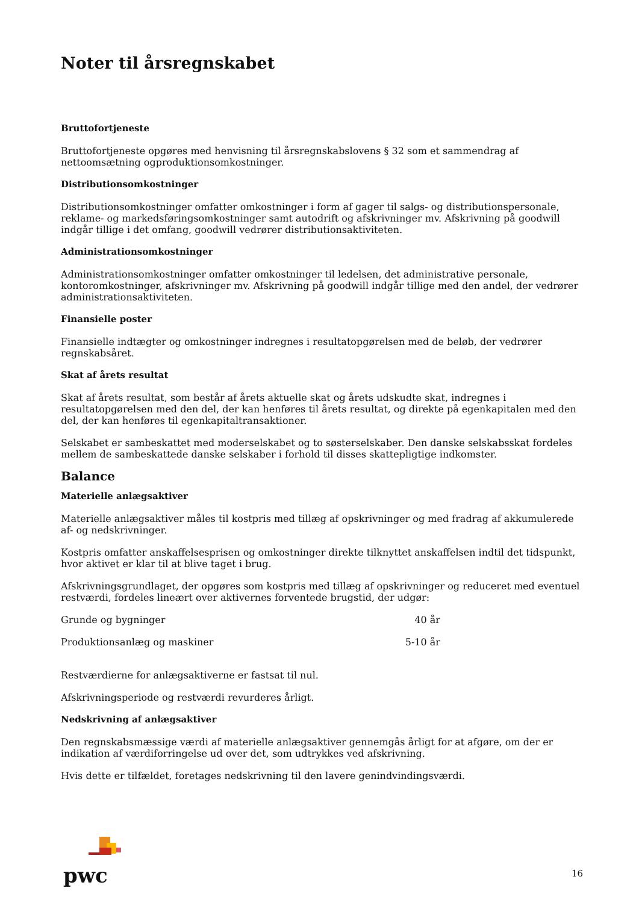Noter til årsregnskabet
Bruttofortjeneste
Bruttofortjeneste opgøres med henvisning til årsregnskabslovens § 32 som et sammendrag af nettoomsætning ogproduktionsomkostninger.
Distributionsomkostninger
Distributionsomkostninger omfatter omkostninger i form af gager til salgs- og distributionspersonale, reklame- og markedsføringsomkostninger samt autodrift og afskrivninger mv. Afskrivning på goodwill indgår tillige i det omfang, goodwill vedrører distributionsaktiviteten.
Administrationsomkostninger
Administrationsomkostninger omfatter omkostninger til ledelsen, det administrative personale, kontoromkostninger, afskrivninger mv. Afskrivning på goodwill indgår tillige med den andel, der vedrører administrationsaktiviteten.
Finansielle poster
Finansielle indtægter og omkostninger indregnes i resultatopgørelsen med de beløb, der vedrører regnskabsåret.
Skat af årets resultat
Skat af årets resultat, som består af årets aktuelle skat og årets udskudte skat, indregnes i resultatopgørelsen med den del, der kan henføres til årets resultat, og direkte på egenkapitalen med den del, der kan henføres til egenkapitaltransaktioner.
Selskabet er sambeskattet med moderselskabet og to søsterselskaber. Den danske selskabsskat fordeles mellem de sambeskattede danske selskaber i forhold til disses skattepligtige indkomster.
Balance
Materielle anlægsaktiver
Materielle anlægsaktiver måles til kostpris med tillæg af opskrivninger og med fradrag af akkumulerede af- og nedskrivninger.
Kostpris omfatter anskaffelsesprisen og omkostninger direkte tilknyttet anskaffelsen indtil det tidspunkt, hvor aktivet er klar til at blive taget i brug.
Afskrivningsgrundlaget, der opgøres som kostpris med tillæg af opskrivninger og reduceret med eventuel restværdi, fordeles lineært over aktivernes forventede brugstid, der udgør:
| Grunde og bygninger | 40 år |
| Produktionsanlæg og maskiner | 5-10 år |
Restværdierne for anlægsaktiverne er fastsat til nul.
Afskrivningsperiode og restværdi revurderes årligt.
Nedskrivning af anlægsaktiver
Den regnskabsmæssige værdi af materielle anlægsaktiver gennemgås årligt for at afgøre, om der er indikation af værdiforringelse ud over det, som udtrykkes ved afskrivning.
Hvis dette er tilfældet, foretages nedskrivning til den lavere genindvindingsværdi.
pwc
16